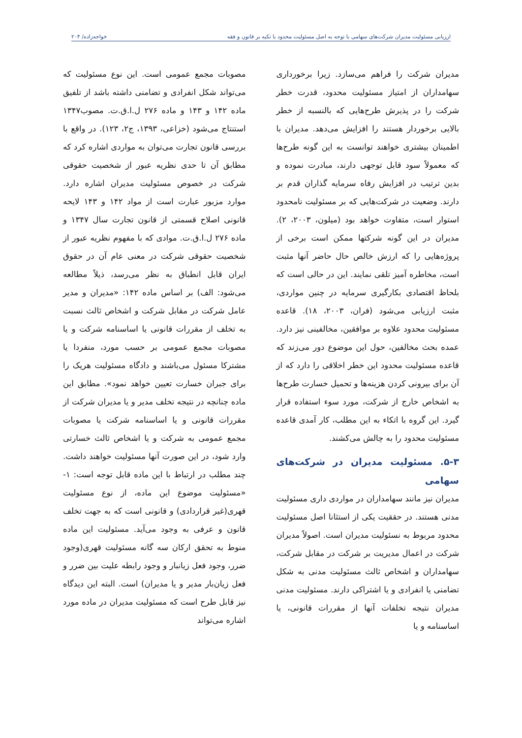ارزیابی مسئولیت مدیران شرکت‌های سهامی با توجه به اصل مسئولیت محدود با تکیه بر قانون و فقه خواجه‌زاده/ ۲۰۴
مدیران شرکت را فراهم می‌سازد. زیرا برخورداری سهامداران از امتیاز مسئولیت محدود، قدرت خطر شرکت را در پذیرش طرح‌هایی که بالنسبه از خطر بالایی برخوردار هستند را افزایش می‌دهد. مدیران با اطمینان بیشتری خواهند توانست به این گونه طرح‌ها که معمولاً سود قابل توجهی دارند، مبادرت نموده و بدین ترتیب در افزایش رفاه سرمایه گذاران قدم بر دارند. وضعیت در شرکت‌هایی که بر مسئولیت نامحدود استوار است، متفاوت خواهد بود (میلون، ۲۰۰۳، ۲). مدیران در این گونه شرکتها ممکن است برخی از پروژه‌هایی را که ارزش خالص حال حاضر آنها مثبت است، مخاطره آمیز تلقی نمایند. این در حالی است که بلحاظ اقتصادی بکارگیری سرمایه در چنین مواردی، مثبت ارزیابی می‌شود (فران، ۲۰۰۳، ۱۸). قاعده مسئولیت محدود علاوه بر موافقین، مخالفینی نیز دارد. عمده بحث مخالفین، حول این موضوع دور می‌زند که قاعده مسئولیت محدود این خطر اخلاقی را دارد که از آن برای بیرونی کردن هزینه‌ها و تحمیل خسارت طرح‌ها به اشخاص خارج از شرکت، مورد سوء استفاده قرار گیرد. این گروه با اتکاء به این مطلب، کار آمدی قاعده مسئولیت محدود را به چالش می‌کشند.
۵-۳. مسئولیت مدیران در شرکت‌های سهامی
مدیران نیز مانند سهامداران در مواردی داری مسئولیت مدنی هستند. در حققیت یکی از استثانا اصل مسئولیت محدود مربوط به نسئولیت مدیران است. اصولاً مدیران شرکت در اعمال مدیریت بر شرکت در مقابل شرکت، سهامداران و اشخاص ثالث مسئولیت مدنی به شکل تضامنی یا انفرادی و یا اشتراکی دارند. مسئولیت مدنی مدیران نتیجه تخلفات آنها از مقررات قانونی، یا اساسنامه و یا
مصوبات مجمع عمومی است. این نوع مسئولیت که می‌تواند شکل انفرادی و تضامنی داشته باشد از تلفیق ماده ۱۴۲ و ۱۴۳ و ماده ۲۷۶ ل.ا.ق.ت. مصوب۱۳۴۷ استنتاج می‌شود (خزاعی، ۱۳۹۳، ج۲، ۱۲۳). در واقع با بررسی قانون تجارت می‌توان به مواردی اشاره کرد که مطابق آن تا حدی نظریه عبور از شخصیت حقوقی شرکت در خصوص مسئولیت مدیران اشاره دارد. موارد مزبور عبارت است از مواد ۱۴۲ و ۱۴۳ لایحه قانونی اصلاح قسمتی از قانون تجارت سال ۱۳۴۷ و ماده ۲۷۶ ل.ا.ق.ت. موادی که با مفهوم نظریه عبور از شخصیت حقوقی شرکت در معنی عام آن در حقوق ایران قابل انطباق به نظر می‌رسد، ذیلاً مطالعه می‌شود: الف) بر اساس ماده ۱۴۲: «مدیران و مدیر عامل شرکت در مقابل شرکت و اشخاص ثالث نسبت به تخلف از مقررات قانونی یا اساسنامه شرکت و یا مصوبات مجمع عمومی بر حسب مورد، منفردا یا مشترکا مسئول می‌باشند و دادگاه مسئولیت هریک را برای جبران خسارت تعیین خواهد نمود». مطابق این ماده چنانچه در نتیجه تخلف مدیر و یا مدیران شرکت از مقررات قانونی و یا اساسنامه شرکت یا مصوبات مجمع عمومی به شرکت و یا اشخاص ثالث خسارتی وارد شود، در این صورت آنها مسئولیت خواهند داشت. چند مطلب در ارتباط با این ماده قابل توجه است: ۱- «مسئولیت موضوع این ماده، از نوع مسئولیت قهری(غیر قراردادی) و قانونی است که به جهت تخلف قانون و عرفی به وجود می‌آید. مسئولیت این ماده منوط به تحقق ارکان سه گانه مسئولیت قهری(وجود ضرر، وجود فعل زیانبار و وجود رابطه علیت بین ضرر و فعل زیان‌بار مدیر و یا مدیران) است. البته این دیدگاه نیز قابل طرح است که مسئولیت مدیران در ماده مورد اشاره می‌تواند